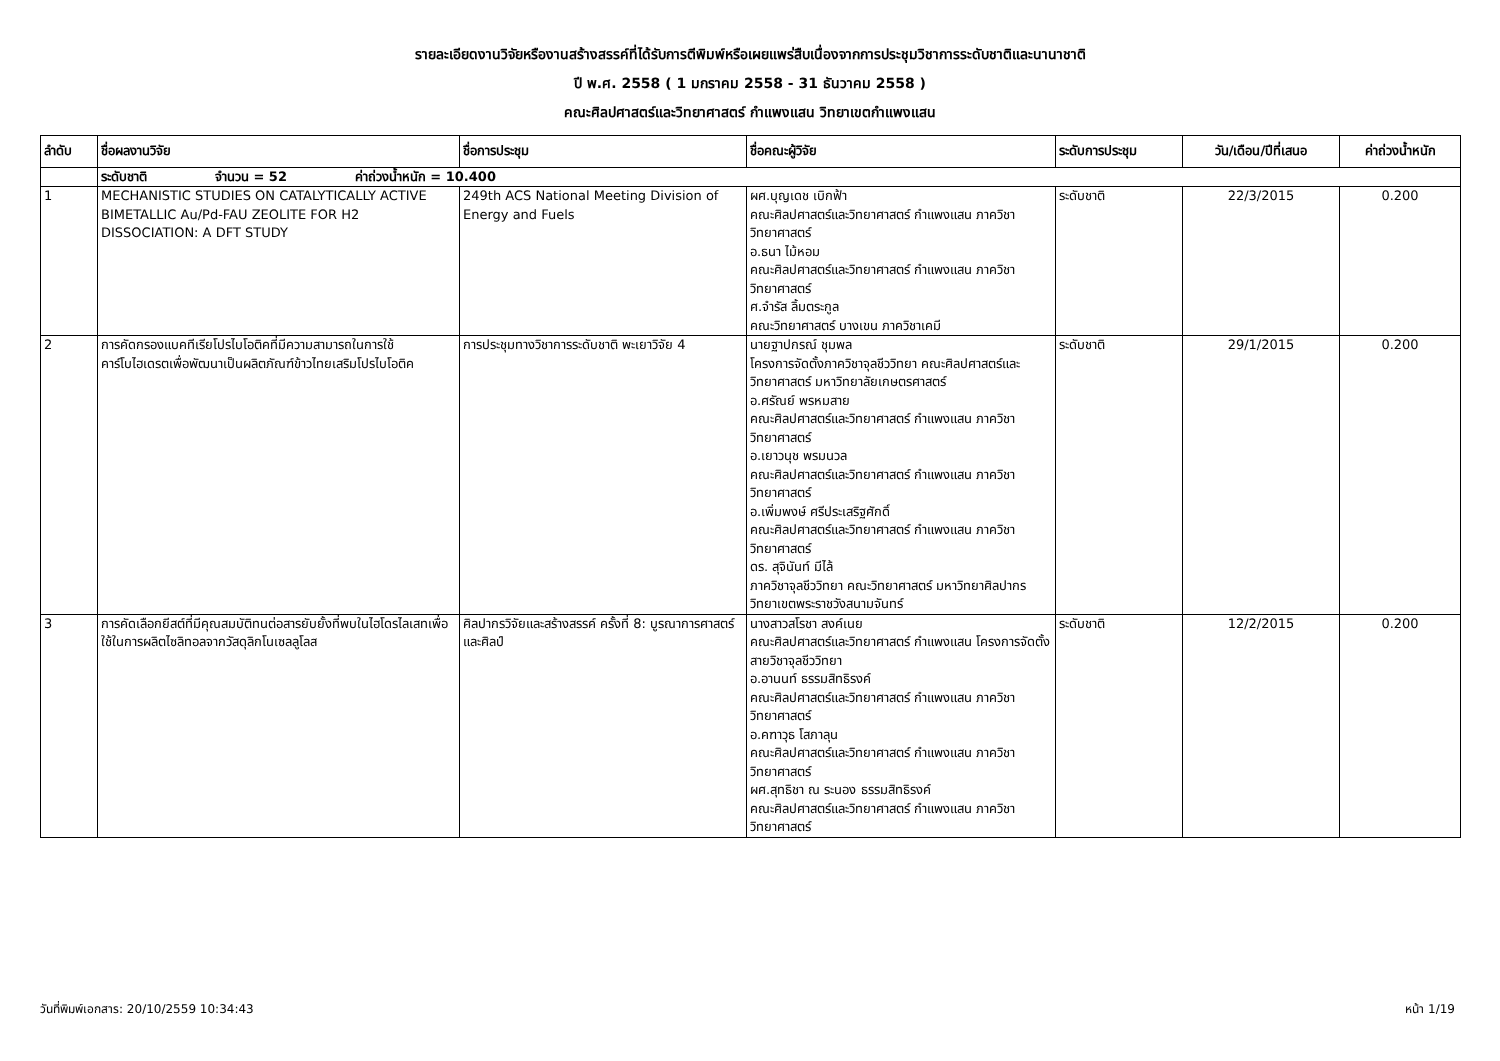รายละเอียดงานวิจัยหรืองานสร้างสรรค์ที่ได้รับการตีพิมพ์หรือเผยแพร่สืบเนื่องจากการประชุมวิชาการระดับชาติและนานาชาติ
ปี พ.ศ. 2558 ( 1 มกราคม 2558 - 31 ธันวาคม 2558 )
คณะศิลปศาสตร์และวิทยาศาสตร์ กำแพงแสน วิทยาเขตกำแพงแสน
| ลำดับ | ชื่อผลงานวิจัย | ชื่อการประชุม | ชื่อคณะผู้วิจัย | ระดับการประชุม | วัน/เดือน/ปีที่เสนอ | ค่าถ่วงน้ำหนัก |
| --- | --- | --- | --- | --- | --- | --- |
| | ระดับชาติ จำนวน = 52 ค่าถ่วงน้ำหนัก = 10.400 | | | | | |
| 1 | MECHANISTIC STUDIES ON CATALYTICALLY ACTIVE BIMETALLIC Au/Pd-FAU ZEOLITE FOR H2 DISSOCIATION: A DFT STUDY | 249th ACS National Meeting Division of Energy and Fuels | ผศ.บุญเดช เบิกฟ้า คณะศิลปศาสตร์และวิทยาศาสตร์ กำแพงแสน ภาควิชาวิทยาศาสตร์ อ.ธนา ไม้หอม คณะศิลปศาสตร์และวิทยาศาสตร์ กำแพงแสน ภาควิชาวิทยาศาสตร์ ศ.จำรัส ลิ้มตระกูล คณะวิทยาศาสตร์ บางเขน ภาควิชาเคมี | ระดับชาติ | 22/3/2015 | 0.200 |
| 2 | การคัดกรองแบคทีเรียโปรไบโอติคที่มีความสามารถในการใช้คาร์โบไฮเดรตเพื่อพัฒนาเป็นผลิตภัณฑ์ข้าวไทยเสริมโปรไบโอติค | การประชุมทางวิชาการระดับชาติ พะเยาวิจัย 4 | นายฐาปกรณ์ ชุมพล โครงการจัดตั้งภาควิชาจุลชีววิทยา คณะศิลปศาสตร์และวิทยาศาสตร์ มหาวิทยาลัยเกษตรศาสตร์ อ.ศรัณย์ พรหมสาย คณะศิลปศาสตร์และวิทยาศาสตร์ กำแพงแสน ภาควิชาวิทยาศาสตร์ อ.เยาวนุช พรมนวล คณะศิลปศาสตร์และวิทยาศาสตร์ กำแพงแสน ภาควิชาวิทยาศาสตร์ อ.เพิ่มพงษ์ ศรีประเสริฐศักดิ์ คณะศิลปศาสตร์และวิทยาศาสตร์ กำแพงแสน ภาควิชาวิทยาศาสตร์ ดร. สุจินันท์ มีไล้ ภาควิชาจุลชีววิทยา คณะวิทยาศาสตร์ มหาวิทยาศิลปากร วิทยาเขตพระราชวังสนามจันทร์ | ระดับชาติ | 29/1/2015 | 0.200 |
| 3 | การคัดเลือกยีสต์ที่มีคุณสมบัติทนต่อสารยับยั้งที่พบในไฮโดรไลเสทเพื่อใช้ในการผลิตไซลิทอลจากวัสดุลิกโนเซลลูโลส | ศิลปากรวิจัยและสร้างสรรค์ ครั้งที่ 8: บูรณาการศาสตร์และศิลป์ | นางสาวสโรชา สงค์เนย คณะศิลปศาสตร์และวิทยาศาสตร์ กำแพงแสน โครงการจัดตั้งสายวิชาจุลชีววิทยา อ.อานนท์ ธรรมสิทธิรงค์ คณะศิลปศาสตร์และวิทยาศาสตร์ กำแพงแสน ภาควิชาวิทยาศาสตร์ อ.คฑาวุธ โสภาลุน คณะศิลปศาสตร์และวิทยาศาสตร์ กำแพงแสน ภาควิชาวิทยาศาสตร์ ผศ.สุทธิชา ณ ระนอง ธรรมสิทธิรงค์ คณะศิลปศาสตร์และวิทยาศาสตร์ กำแพงแสน ภาควิชาวิทยาศาสตร์ | ระดับชาติ | 12/2/2015 | 0.200 |
วันที่พิมพ์เอกสาร: 20/10/2559 10:34:43 หน้า 1/19